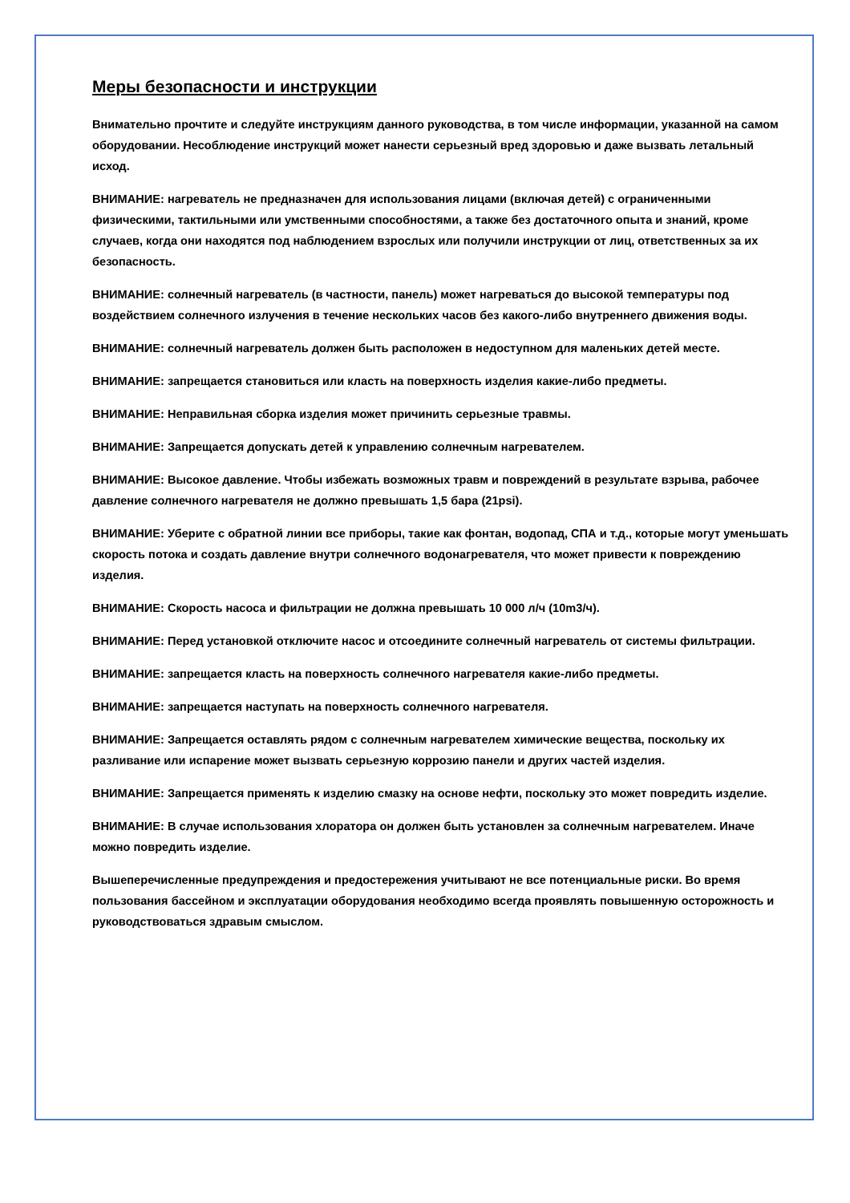Меры безопасности и инструкции
Внимательно прочтите и следуйте инструкциям данного руководства, в том числе информации, указанной на самом оборудовании. Несоблюдение инструкций может нанести серьезный вред здоровью и даже вызвать летальный исход.
ВНИМАНИЕ: нагреватель не предназначен для использования лицами (включая детей) с ограниченными физическими, тактильными или умственными способностями, а также без достаточного опыта и знаний, кроме случаев, когда они находятся под наблюдением взрослых или получили инструкции от лиц, ответственных за их безопасность.
ВНИМАНИЕ: солнечный нагреватель (в частности, панель) может нагреваться до высокой температуры под воздействием солнечного излучения в течение нескольких часов без какого-либо внутреннего движения воды.
ВНИМАНИЕ: солнечный нагреватель должен быть расположен в недоступном для маленьких детей месте.
ВНИМАНИЕ: запрещается становиться или класть на поверхность изделия какие-либо предметы.
ВНИМАНИЕ: Неправильная сборка изделия может причинить серьезные травмы.
ВНИМАНИЕ: Запрещается допускать детей к управлению солнечным нагревателем.
ВНИМАНИЕ: Высокое давление. Чтобы избежать возможных травм и повреждений в результате взрыва, рабочее давление солнечного нагревателя не должно превышать 1,5 бара (21psi).
ВНИМАНИЕ: Уберите с обратной линии все приборы, такие как фонтан, водопад, СПА и т.д., которые могут уменьшать скорость потока и создать давление внутри солнечного водонагревателя, что может привести к повреждению изделия.
ВНИМАНИЕ: Скорость насоса и фильтрации не должна превышать 10 000 л/ч (10m3/ч).
ВНИМАНИЕ: Перед установкой отключите насос и отсоедините солнечный нагреватель от системы фильтрации.
ВНИМАНИЕ: запрещается класть на поверхность солнечного нагревателя какие-либо предметы.
ВНИМАНИЕ: запрещается наступать на поверхность солнечного нагревателя.
ВНИМАНИЕ: Запрещается оставлять рядом с солнечным нагревателем химические вещества, поскольку их разливание или испарение может вызвать серьезную коррозию панели и других частей изделия.
ВНИМАНИЕ: Запрещается применять к изделию смазку на основе нефти, поскольку это может повредить изделие.
ВНИМАНИЕ: В случае использования хлоратора он должен быть установлен за солнечным нагревателем. Иначе можно повредить изделие.
Вышеперечисленные предупреждения и предостережения учитывают не все потенциальные риски. Во время пользования бассейном и эксплуатации оборудования необходимо всегда проявлять повышенную осторожность и руководствоваться здравым смыслом.